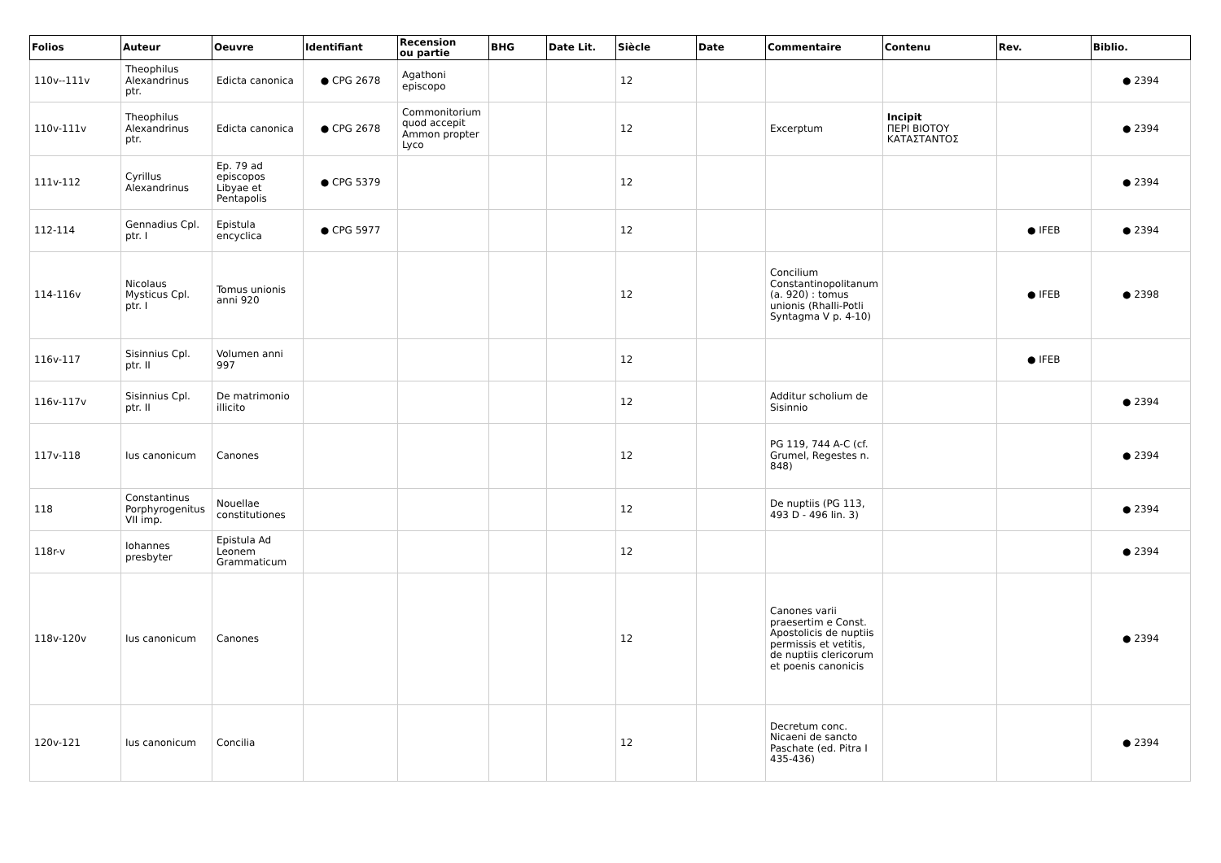| Folios | Auteur | Oeuvre | Identifiant | Recension ou partie | BHG | Date Lit. | Siècle | Date | Commentaire | Contenu | Rev. | Biblio. |
| --- | --- | --- | --- | --- | --- | --- | --- | --- | --- | --- | --- | --- |
| 110v--111v | Theophilus Alexandrinus ptr. | Edicta canonica | ● CPG 2678 | Agathoni episcopo | | | 12 | | | | | ● 2394 |
| 110v-111v | Theophilus Alexandrinus ptr. | Edicta canonica | ● CPG 2678 | Commonitorium quod accepit Ammon propter Lyco | | | 12 | | Excerptum | Incipit ΠΕΡΙ ΒΙΟΤΟΥ ΚΑΤΑΣΤΑΝΤΟΣ | | ● 2394 |
| 111v-112 | Cyrillus Alexandrinus | Ep. 79 ad episcopos Libyae et Pentapolis | ● CPG 5379 | | | | 12 | | | | | ● 2394 |
| 112-114 | Gennadius Cpl. ptr. I | Epistula encyclica | ● CPG 5977 | | | | 12 | | | | ● IFEB | ● 2394 |
| 114-116v | Nicolaus Mysticus Cpl. ptr. I | Tomus unionis anni 920 | | | | | 12 | | Concilium Constantinopolitanum (a. 920) : tomus unionis (Rhalli-Potli Syntagma V p. 4-10) | | ● IFEB | ● 2398 |
| 116v-117 | Sisinnius Cpl. ptr. II | Volumen anni 997 | | | | | 12 | | | | ● IFEB | |
| 116v-117v | Sisinnius Cpl. ptr. II | De matrimonio illicito | | | | | 12 | | Additur scholium de Sisinnio | | | ● 2394 |
| 117v-118 | Ius canonicum | Canones | | | | | 12 | | PG 119, 744 A-C (cf. Grumel, Regestes n. 848) | | | ● 2394 |
| 118 | Constantinus Porphyrogenitus VII imp. | Nouellae constitutiones | | | | | 12 | | De nuptiis (PG 113, 493 D - 496 lin. 3) | | | ● 2394 |
| 118r-v | Iohannes presbyter | Epistula Ad Leonem Grammaticum | | | | | 12 | | | | | ● 2394 |
| 118v-120v | Ius canonicum | Canones | | | | | 12 | | Canones varii praesertim e Const. Apostolicis de nuptiis permissis et vetitis, de nuptiis clericorum et poenis canonicis | | | ● 2394 |
| 120v-121 | Ius canonicum | Concilia | | | | | 12 | | Decretum conc. Nicaeni de sancto Paschate (ed. Pitra I 435-436) | | | ● 2394 |